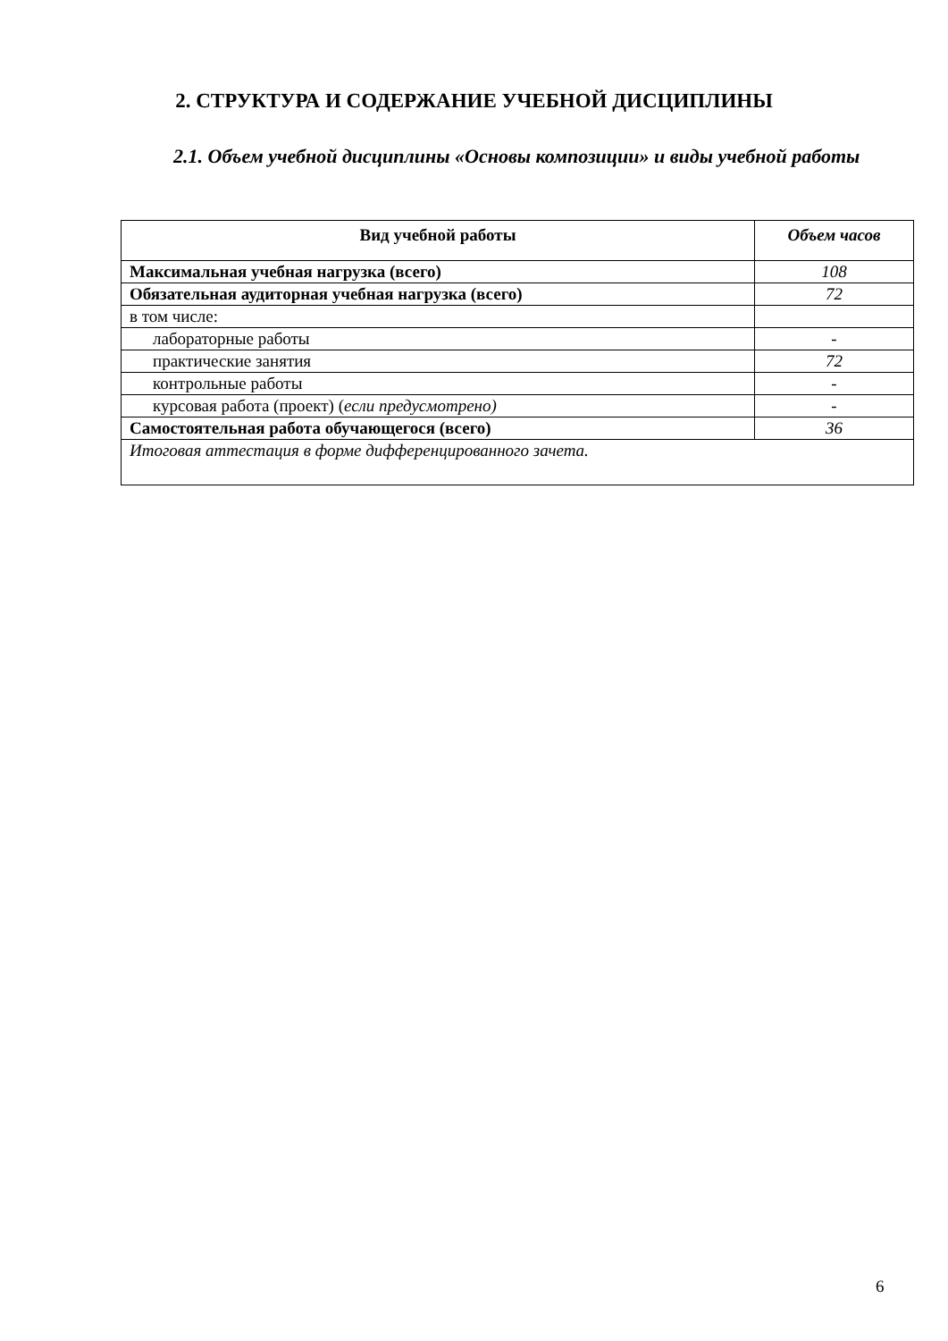2. СТРУКТУРА И СОДЕРЖАНИЕ УЧЕБНОЙ ДИСЦИПЛИНЫ
2.1. Объем учебной дисциплины «Основы композиции» и виды учебной работы
| Вид учебной работы | Объем часов |
| --- | --- |
| Максимальная учебная нагрузка (всего) | 108 |
| Обязательная аудиторная учебная нагрузка (всего) | 72 |
| в том числе: | |
| лабораторные работы | - |
| практические занятия | 72 |
| контрольные работы | - |
| курсовая работа (проект) ( если предусмотрено) | - |
| Самостоятельная работа обучающегося (всего) | 36 |
| Итоговая аттестация в форме дифференцированного зачета. | |
6